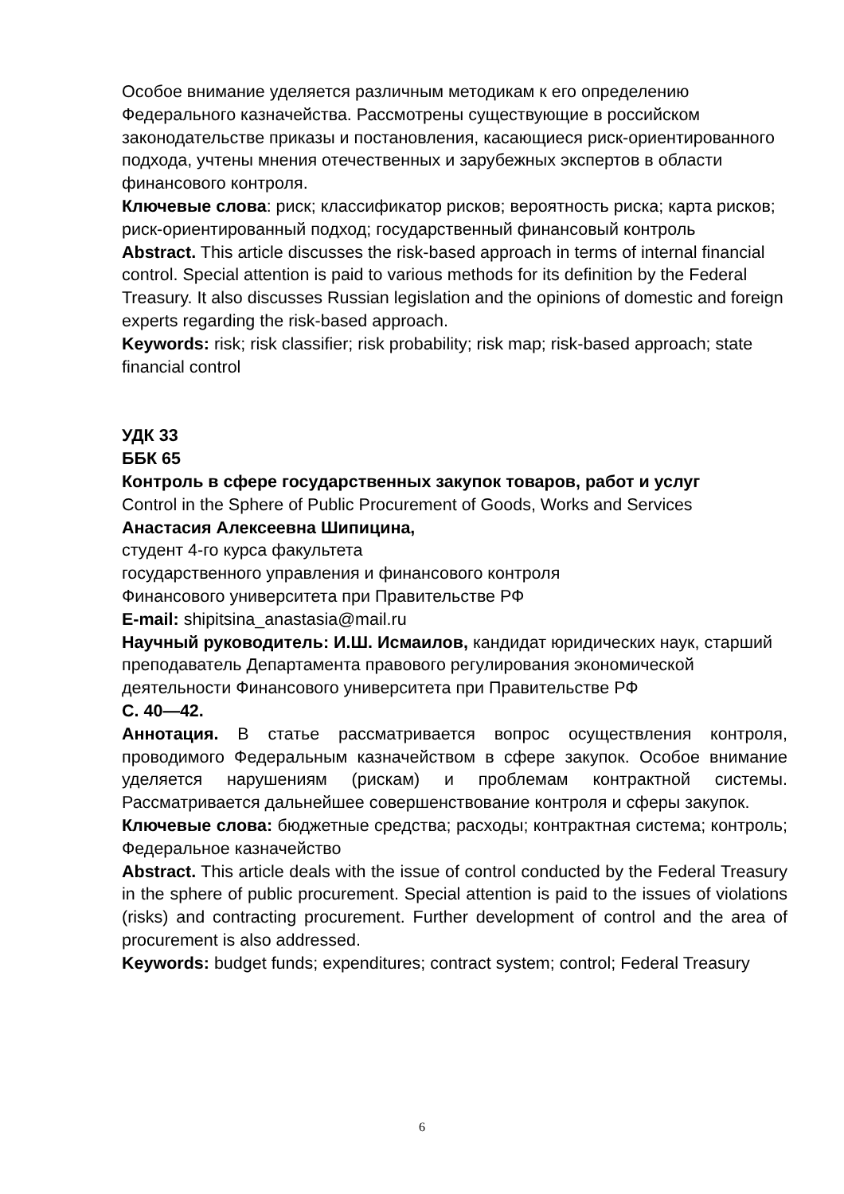Особое внимание уделяется различным методикам к его определению Федерального казначейства. Рассмотрены существующие в российском законодательстве приказы и постановления, касающиеся риск-ориентированного подхода, учтены мнения отечественных и зарубежных экспертов в области финансового контроля.
Ключевые слова: риск; классификатор рисков; вероятность риска; карта рисков; риск-ориентированный подход; государственный финансовый контроль
Abstract. This article discusses the risk-based approach in terms of internal financial control. Special attention is paid to various methods for its definition by the Federal Treasury. It also discusses Russian legislation and the opinions of domestic and foreign experts regarding the risk-based approach.
Keywords: risk; risk classifier; risk probability; risk map; risk-based approach; state financial control
УДК 33
ББК 65
Контроль в сфере государственных закупок товаров, работ и услуг
Control in the Sphere of Public Procurement of Goods, Works and Services
Анастасия Алексеевна Шипицина,
студент 4-го курса факультета
государственного управления и финансового контроля
Финансового университета при Правительстве РФ
E-mail: shipitsina_anastasia@mail.ru
Научный руководитель: И.Ш. Исмаилов, кандидат юридических наук, старший преподаватель Департамента правового регулирования экономической деятельности Финансового университета при Правительстве РФ
С. 40—42.
Аннотация. В статье рассматривается вопрос осуществления контроля, проводимого Федеральным казначейством в сфере закупок. Особое внимание уделяется нарушениям (рискам) и проблемам контрактной системы. Рассматривается дальнейшее совершенствование контроля и сферы закупок.
Ключевые слова: бюджетные средства; расходы; контрактная система; контроль; Федеральное казначейство
Abstract. This article deals with the issue of control conducted by the Federal Treasury in the sphere of public procurement. Special attention is paid to the issues of violations (risks) and contracting procurement. Further development of control and the area of procurement is also addressed.
Keywords: budget funds; expenditures; contract system; control; Federal Treasury
6